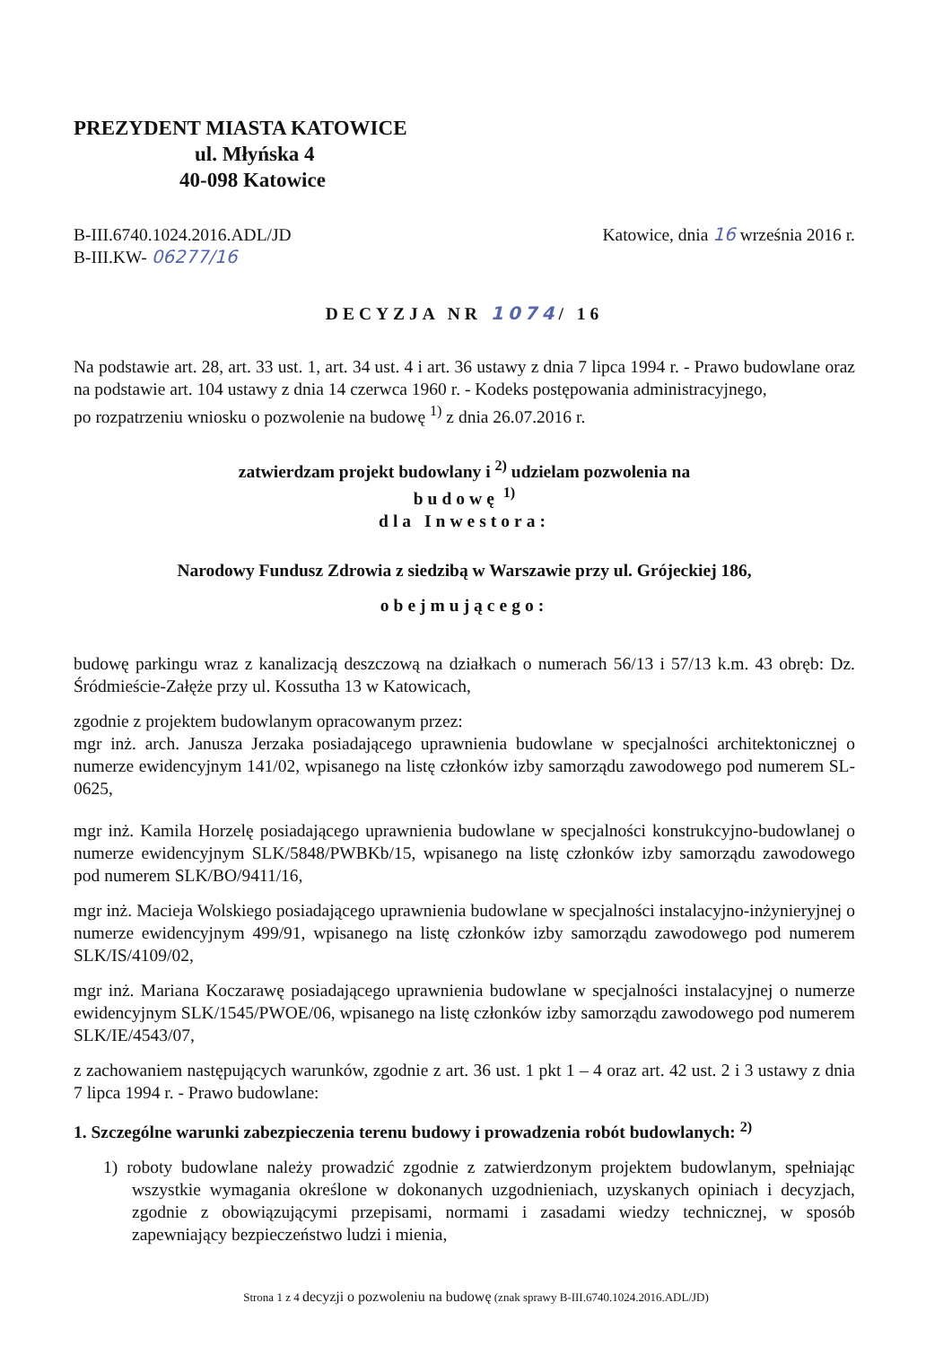PREZYDENT MIASTA KATOWICE
ul. Młyńska 4
40-098 Katowice
B-III.6740.1024.2016.ADL/JD
B-III.KW- 06277/16
Katowice, dnia 16 września 2016 r.
DECYZJA NR 1074/ 16
Na podstawie art. 28, art. 33 ust. 1, art. 34 ust. 4 i art. 36 ustawy z dnia 7 lipca 1994 r. - Prawo budowlane oraz na podstawie art. 104 ustawy z dnia 14 czerwca 1960 r. - Kodeks postępowania administracyjnego,
po rozpatrzeniu wniosku o pozwolenie na budowę <sup>1)</sup> z dnia 26.07.2016 r.
zatwierdzam projekt budowlany i <sup>2)</sup> udzielam pozwolenia na
budowę <sup>1)</sup>
dla Inwestora:
Narodowy Fundusz Zdrowia z siedzibą w Warszawie przy ul. Grójeckiej 186,
obejmującego:
budowę parkingu wraz z kanalizacją deszczową na działkach o numerach 56/13 i 57/13 k.m. 43 obręb: Dz. Śródmieście-Załęże przy ul. Kossutha 13 w Katowicach,
zgodnie z projektem budowlanym opracowanym przez:
mgr inż. arch. Janusza Jerzaka posiadającego uprawnienia budowlane w specjalności architektonicznej o numerze ewidencyjnym 141/02, wpisanego na listę członków izby samorządu zawodowego pod numerem SL-0625,
mgr inż. Kamila Horzelę posiadającego uprawnienia budowlane w specjalności konstrukcyjno-budowlanej o numerze ewidencyjnym SLK/5848/PWBKb/15, wpisanego na listę członków izby samorządu zawodowego pod numerem SLK/BO/9411/16,
mgr inż. Macieja Wolskiego posiadającego uprawnienia budowlane w specjalności instalacyjno-inżynieryjnej o numerze ewidencyjnym 499/91, wpisanego na listę członków izby samorządu zawodowego pod numerem SLK/IS/4109/02,
mgr inż. Mariana Koczarawę posiadającego uprawnienia budowlane w specjalności instalacyjnej o numerze ewidencyjnym SLK/1545/PWOE/06, wpisanego na listę członków izby samorządu zawodowego pod numerem SLK/IE/4543/07,
z zachowaniem następujących warunków, zgodnie z art. 36 ust. 1 pkt 1 – 4 oraz art. 42 ust. 2 i 3 ustawy z dnia 7 lipca 1994 r. - Prawo budowlane:
1. Szczególne warunki zabezpieczenia terenu budowy i prowadzenia robót budowlanych: <sup>2)</sup>
1) roboty budowlane należy prowadzić zgodnie z zatwierdzonym projektem budowlanym, spełniając wszystkie wymagania określone w dokonanych uzgodnieniach, uzyskanych opiniach i decyzjach, zgodnie z obowiązującymi przepisami, normami i zasadami wiedzy technicznej, w sposób zapewniający bezpieczeństwo ludzi i mienia,
Strona 1 z 4 decyzji o pozwoleniu na budowę (znak sprawy B-III.6740.1024.2016.ADL/JD)